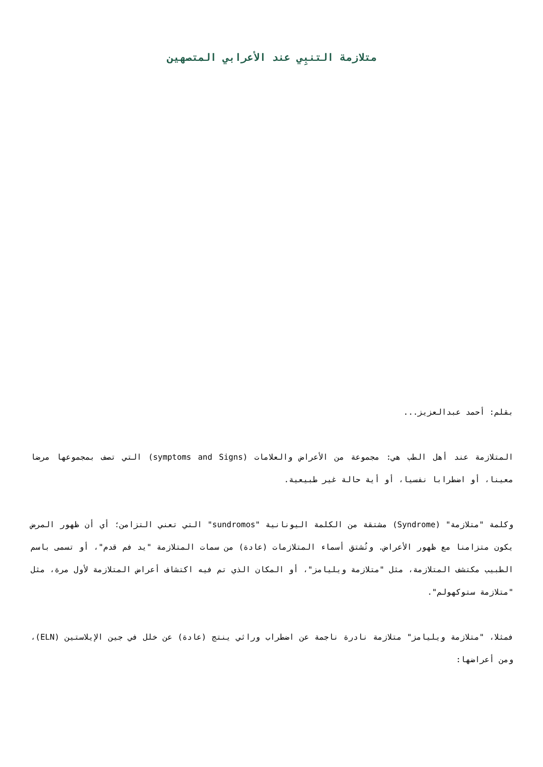متلازمة التنبِي عند الأعرابي المتصهين
بقلم: أحمد عبدالعزيز...
المتلازمة عند أهل الطب هي: مجموعة من الأعراض والعلامات (symptoms and Signs) التي تصف بمجموعها مرضا معينا، أو اضطرابا نفسيا، أو أية حالة غير طبيعية.
وكلمة "متلازمة" (Syndrome) مشتقة من الكلمة اليونانية "sundromos" التي تعني التزامن؛ أي أن ظهور المرض يكون متزامنا مع ظهور الأعراض. وتُشتق أسماء المتلازمات (عادة) من سمات المتلازمة "يد فم قدم"، أو تسمى باسم الطبيب مكتشف المتلازمة، مثل "متلازمة ويليامز"، أو المكان الذي تم فيه اكتشاف أعراض المتلازمة لأول مرة، مثل "متلازمة ستوكهولم".
فمثلا، "متلازمة ويليامز" متلازمة نادرة ناجمة عن اضطراب وراثي ينتج (عادة) عن خلل في جين الإيلاستين (ELN)، ومن أعراضها: